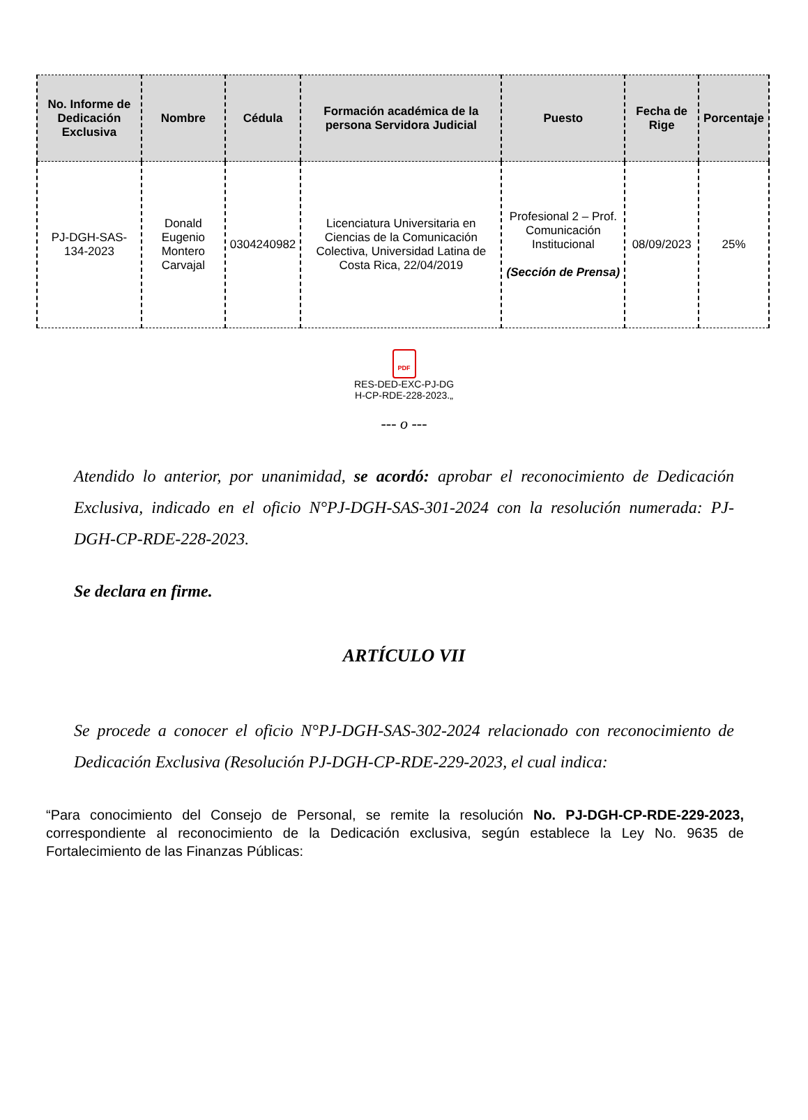| No. Informe de Dedicación Exclusiva | Nombre | Cédula | Formación académica de la persona Servidora Judicial | Puesto | Fecha de Rige | Porcentaje |
| --- | --- | --- | --- | --- | --- | --- |
| PJ-DGH-SAS-134-2023 | Donald Eugenio Montero Carvajal | 0304240982 | Licenciatura Universitaria en Ciencias de la Comunicación Colectiva, Universidad Latina de Costa Rica, 22/04/2019 | Profesional 2 – Prof. Comunicación Institucional (Sección de Prensa) | 08/09/2023 | 25% |
PDF
RES-DED-EXC-PJ-DG
H-CP-RDE-228-2023.„
--- o ---
Atendido lo anterior, por unanimidad, se acordó: aprobar el reconocimiento de Dedicación Exclusiva, indicado en el oficio N°PJ-DGH-SAS-301-2024 con la resolución numerada: PJ-DGH-CP-RDE-228-2023.
Se declara en firme.
ARTÍCULO VII
Se procede a conocer el oficio N°PJ-DGH-SAS-302-2024 relacionado con reconocimiento de Dedicación Exclusiva (Resolución PJ-DGH-CP-RDE-229-2023, el cual indica:
“Para conocimiento del Consejo de Personal, se remite la resolución No. PJ-DGH-CP-RDE-229-2023, correspondiente al reconocimiento de la Dedicación exclusiva, según establece la Ley No. 9635 de Fortalecimiento de las Finanzas Públicas: